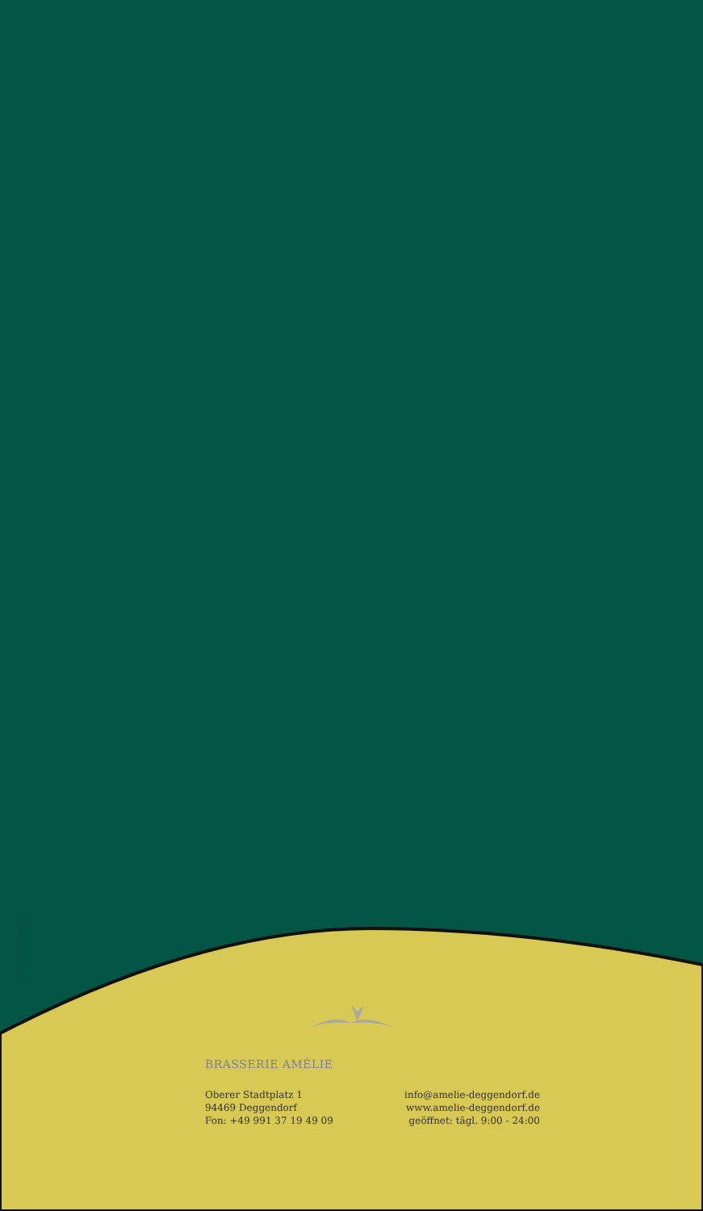Druck: DER-REITHMEIER.de
BRASSERIE AMÉLIE
Oberer Stadtplatz 1
94469 Deggendorf
Fon: +49 991 37 19 49 09
info@amelie-deggendorf.de
www.amelie-deggendorf.de
geöffnet: tägl. 9:00 - 24:00